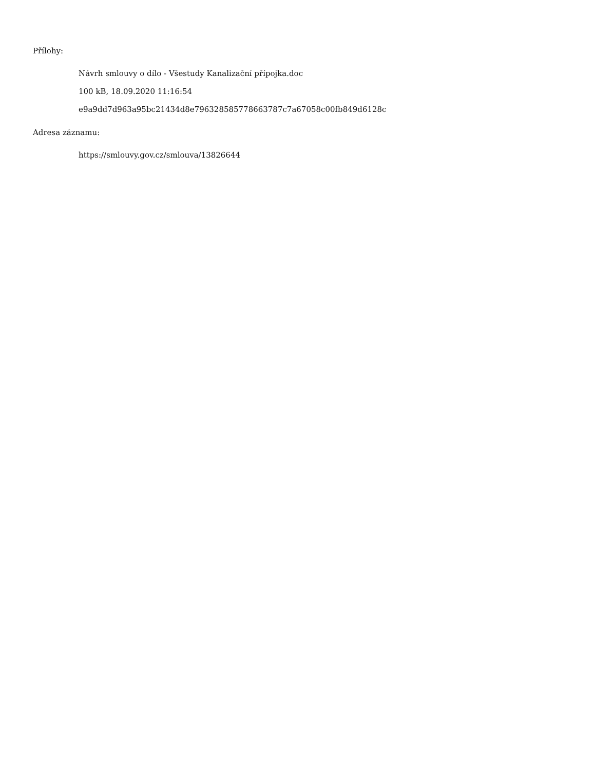Přílohy:
Návrh smlouvy o dílo - Všestudy Kanalizační přípojka.doc
100 kB, 18.09.2020 11:16:54
e9a9dd7d963a95bc21434d8e796328585778663787c7a67058c00fb849d6128c
Adresa záznamu:
https://smlouvy.gov.cz/smlouva/13826644